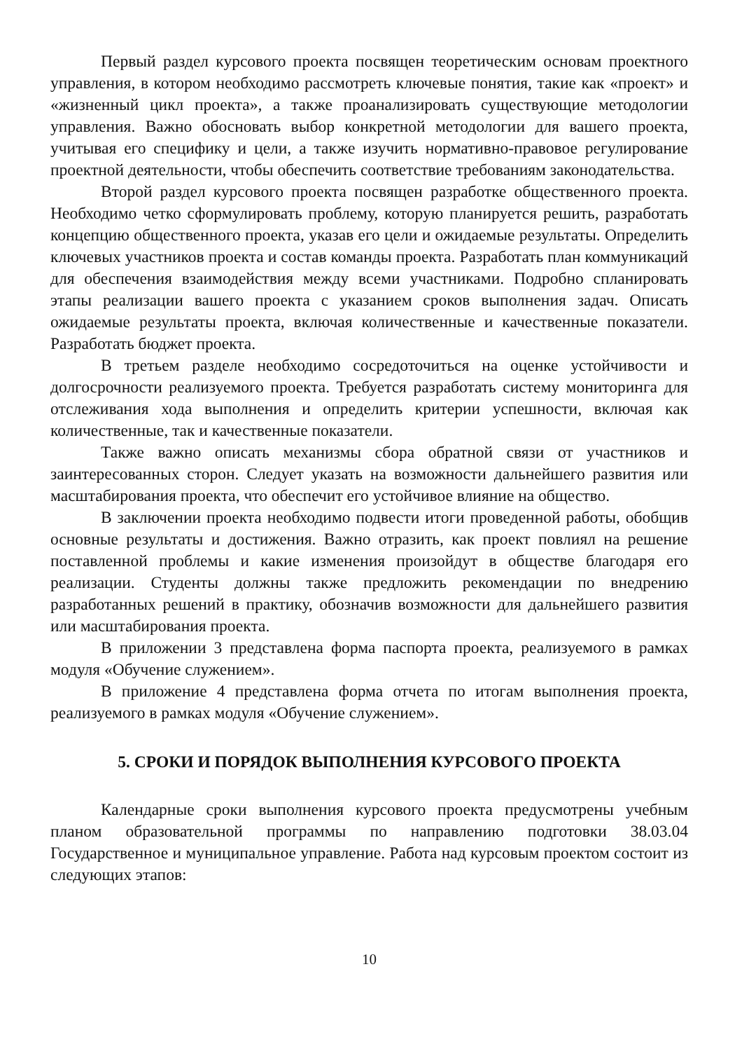Первый раздел курсового проекта посвящен теоретическим основам проектного управления, в котором необходимо рассмотреть ключевые понятия, такие как «проект» и «жизненный цикл проекта», а также проанализировать существующие методологии управления. Важно обосновать выбор конкретной методологии для вашего проекта, учитывая его специфику и цели, а также изучить нормативно-правовое регулирование проектной деятельности, чтобы обеспечить соответствие требованиям законодательства.
Второй раздел курсового проекта посвящен разработке общественного проекта. Необходимо четко сформулировать проблему, которую планируется решить, разработать концепцию общественного проекта, указав его цели и ожидаемые результаты. Определить ключевых участников проекта и состав команды проекта. Разработать план коммуникаций для обеспечения взаимодействия между всеми участниками. Подробно спланировать этапы реализации вашего проекта с указанием сроков выполнения задач. Описать ожидаемые результаты проекта, включая количественные и качественные показатели. Разработать бюджет проекта.
В третьем разделе необходимо сосредоточиться на оценке устойчивости и долгосрочности реализуемого проекта. Требуется разработать систему мониторинга для отслеживания хода выполнения и определить критерии успешности, включая как количественные, так и качественные показатели.
Также важно описать механизмы сбора обратной связи от участников и заинтересованных сторон. Следует указать на возможности дальнейшего развития или масштабирования проекта, что обеспечит его устойчивое влияние на общество.
В заключении проекта необходимо подвести итоги проведенной работы, обобщив основные результаты и достижения. Важно отразить, как проект повлиял на решение поставленной проблемы и какие изменения произойдут в обществе благодаря его реализации. Студенты должны также предложить рекомендации по внедрению разработанных решений в практику, обозначив возможности для дальнейшего развития или масштабирования проекта.
В приложении 3 представлена форма паспорта проекта, реализуемого в рамках модуля «Обучение служением».
В приложение 4 представлена форма отчета по итогам выполнения проекта, реализуемого в рамках модуля «Обучение служением».
5. СРОКИ И ПОРЯДОК ВЫПОЛНЕНИЯ КУРСОВОГО ПРОЕКТА
Календарные сроки выполнения курсового проекта предусмотрены учебным планом образовательной программы по направлению подготовки 38.03.04 Государственное и муниципальное управление. Работа над курсовым проектом состоит из следующих этапов:
10